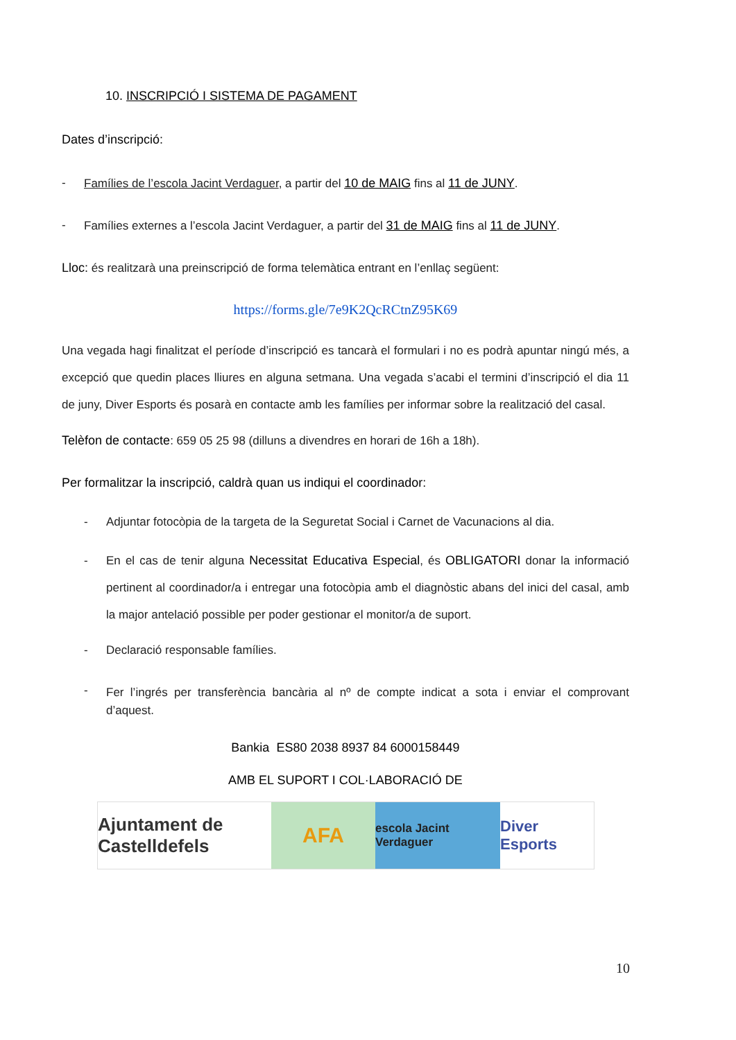10. INSCRIPCIÓ I SISTEMA DE PAGAMENT
Dates d’inscripció:
- Famílies de l’escola Jacint Verdaguer, a partir del 10 de MAIG fins al 11 de JUNY.
- Famílies externes a l’escola Jacint Verdaguer, a partir del 31 de MAIG fins al 11 de JUNY.
Lloc: és realitzarà una preinscripció de forma telemàtica entrant en l’enllaç següent:
https://forms.gle/7e9K2QcRCtnZ95K69
Una vegada hagi finalitzat el període d’inscripció es tancarà el formulari i no es podrà apuntar ningú més, a excepció que quedin places lliures en alguna setmana. Una vegada s’acabi el termini d’inscripció el dia 11 de juny, Diver Esports és posarà en contacte amb les famílies per informar sobre la realització del casal.
Telèfon de contacte: 659 05 25 98 (dilluns a divendres en horari de 16h a 18h).
Per formalitzar la inscripció, caldrà quan us indiqui el coordinador:
- Adjuntar fotocòpia de la targeta de la Seguretat Social i Carnet de Vacunacions al dia.
-
En el cas de tenir alguna Necessitat Educativa Especial, és OBLIGATORI donar la informació pertinent al coordinador/a i entregar una fotocòpia amb el diagnòstic abans del inici del casal, amb la major antelació possible per poder gestionar el monitor/a de suport.
- Declaració responsable famílies.
-
Fer l’ingrés per transferència bancària al nº de compte indicat a sota i enviar el comprovant d’aquest.
Bankia ES80 2038 8937 84 6000158449
AMB EL SUPORT I COL·LABORACIÓ DE
Ajuntament de Castelldefels
AFA
escola Jacint Verdaguer
Diver Esports
10